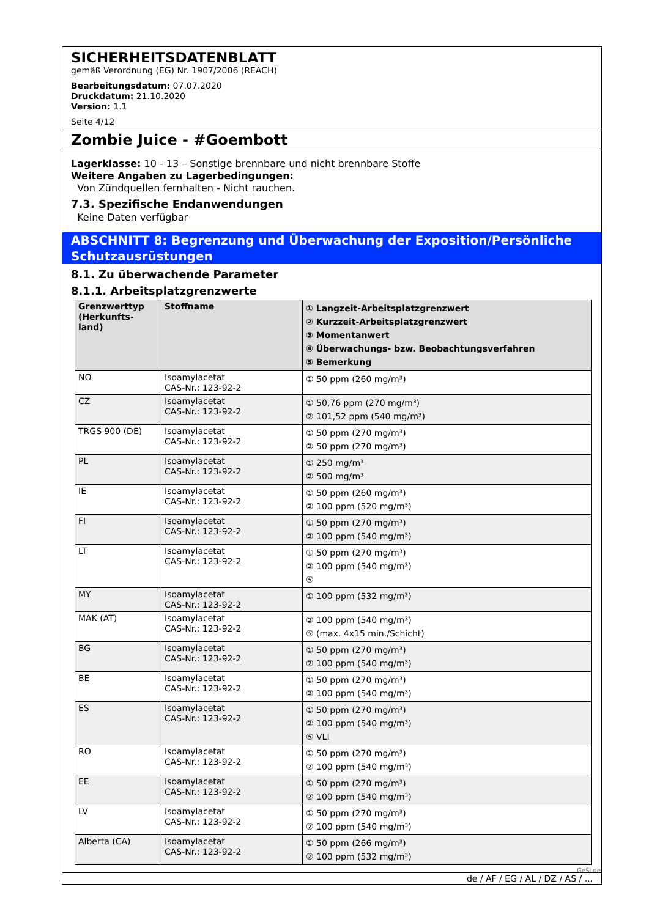SICHERHEITSDATENBLATT
gemäß Verordnung (EG) Nr. 1907/2006 (REACH)
Bearbeitungsdatum: 07.07.2020
Druckdatum: 21.10.2020
Version: 1.1
Seite 4/12
Zombie Juice - #Goembott
Lagerklasse: 10 - 13 – Sonstige brennbare und nicht brennbare Stoffe
Weitere Angaben zu Lagerbedingungen:
Von Zündquellen fernhalten - Nicht rauchen.
7.3. Spezifische Endanwendungen
Keine Daten verfügbar
ABSCHNITT 8: Begrenzung und Überwachung der Exposition/Persönliche Schutzausrüstungen
8.1. Zu überwachende Parameter
8.1.1. Arbeitsplatzgrenzwerte
| Grenzwerttyp (Herkunfts-land) | Stoffname | ① Langzeit-Arbeitsplatzgrenzwert ② Kurzzeit-Arbeitsplatzgrenzwert ③ Momentanwert ④ Überwachungs- bzw. Beobachtungsverfahren ⑤ Bemerkung |
| --- | --- | --- |
| NO | Isoamylacetat CAS-Nr.: 123-92-2 | ① 50 ppm (260 mg/m³) |
| CZ | Isoamylacetat CAS-Nr.: 123-92-2 | ① 50,76 ppm (270 mg/m³) ② 101,52 ppm (540 mg/m³) |
| TRGS 900 (DE) | Isoamylacetat CAS-Nr.: 123-92-2 | ① 50 ppm (270 mg/m³) ② 50 ppm (270 mg/m³) |
| PL | Isoamylacetat CAS-Nr.: 123-92-2 | ① 250 mg/m³ ② 500 mg/m³ |
| IE | Isoamylacetat CAS-Nr.: 123-92-2 | ① 50 ppm (260 mg/m³) ② 100 ppm (520 mg/m³) |
| FI | Isoamylacetat CAS-Nr.: 123-92-2 | ① 50 ppm (270 mg/m³) ② 100 ppm (540 mg/m³) |
| LT | Isoamylacetat CAS-Nr.: 123-92-2 | ① 50 ppm (270 mg/m³) ② 100 ppm (540 mg/m³) ⑤ |
| MY | Isoamylacetat CAS-Nr.: 123-92-2 | ① 100 ppm (532 mg/m³) |
| MAK (AT) | Isoamylacetat CAS-Nr.: 123-92-2 | ② 100 ppm (540 mg/m³) ⑤ (max. 4x15 min./Schicht) |
| BG | Isoamylacetat CAS-Nr.: 123-92-2 | ① 50 ppm (270 mg/m³) ② 100 ppm (540 mg/m³) |
| BE | Isoamylacetat CAS-Nr.: 123-92-2 | ① 50 ppm (270 mg/m³) ② 100 ppm (540 mg/m³) |
| ES | Isoamylacetat CAS-Nr.: 123-92-2 | ① 50 ppm (270 mg/m³) ② 100 ppm (540 mg/m³) ⑤ VLI |
| RO | Isoamylacetat CAS-Nr.: 123-92-2 | ① 50 ppm (270 mg/m³) ② 100 ppm (540 mg/m³) |
| EE | Isoamylacetat CAS-Nr.: 123-92-2 | ① 50 ppm (270 mg/m³) ② 100 ppm (540 mg/m³) |
| LV | Isoamylacetat CAS-Nr.: 123-92-2 | ① 50 ppm (270 mg/m³) ② 100 ppm (540 mg/m³) |
| Alberta (CA) | Isoamylacetat CAS-Nr.: 123-92-2 | ① 50 ppm (266 mg/m³) ② 100 ppm (532 mg/m³) |
de / AF / EG / AL / DZ / AS / ...
GeSi.de